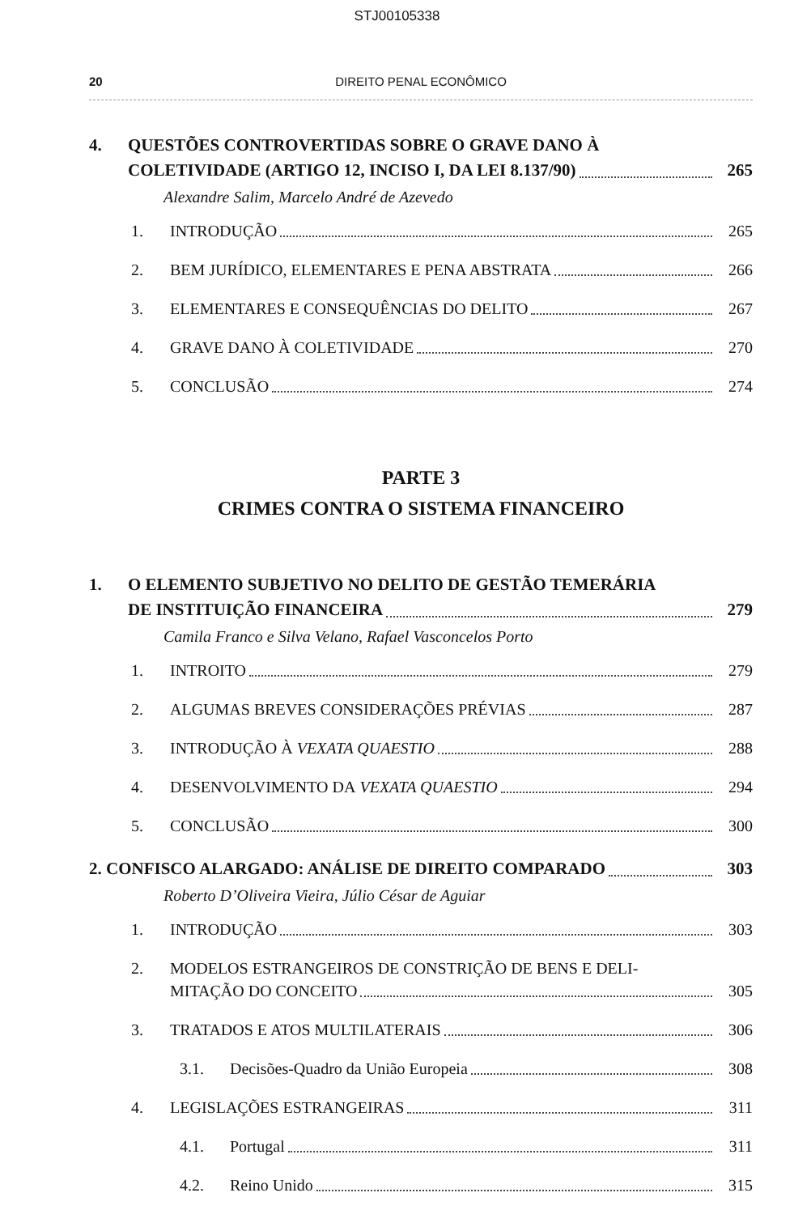STJ00105338
20 DIREITO PENAL ECONÔMICO
4. QUESTÕES CONTROVERTIDAS SOBRE O GRAVE DANO À
COLETIVIDADE (ARTIGO 12, INCISO I, DA LEI 8.137/90) 265
Alexandre Salim, Marcelo André de Azevedo
1. INTRODUÇÃO 265
2. BEM JURÍDICO, ELEMENTARES E PENA ABSTRATA 266
3. ELEMENTARES E CONSEQUÊNCIAS DO DELITO 267
4. GRAVE DANO À COLETIVIDADE 270
5. CONCLUSÃO 274
PARTE 3
CRIMES CONTRA O SISTEMA FINANCEIRO
1. O ELEMENTO SUBJETIVO NO DELITO DE GESTÃO TEMERÁRIA
DE INSTITUIÇÃO FINANCEIRA 279
Camila Franco e Silva Velano, Rafael Vasconcelos Porto
1. INTROITO 279
2. ALGUMAS BREVES CONSIDERAÇÕES PRÉVIAS 287
3. INTRODUÇÃO À VEXATA QUAESTIO 288
4. DESENVOLVIMENTO DA VEXATA QUAESTIO 294
5. CONCLUSÃO 300
2. CONFISCO ALARGADO: ANÁLISE DE DIREITO COMPARADO 303
Roberto D’Oliveira Vieira, Júlio César de Aguiar
1. INTRODUÇÃO 303
2. MODELOS ESTRANGEIROS DE CONSTRIÇÃO DE BENS E DELI-
MITAÇÃO DO CONCEITO 305
3. TRATADOS E ATOS MULTILATERAIS 306
3.1. Decisões-Quadro da União Europeia 308
4. LEGISLAÇÕES ESTRANGEIRAS 311
4.1. Portugal 311
4.2. Reino Unido 315